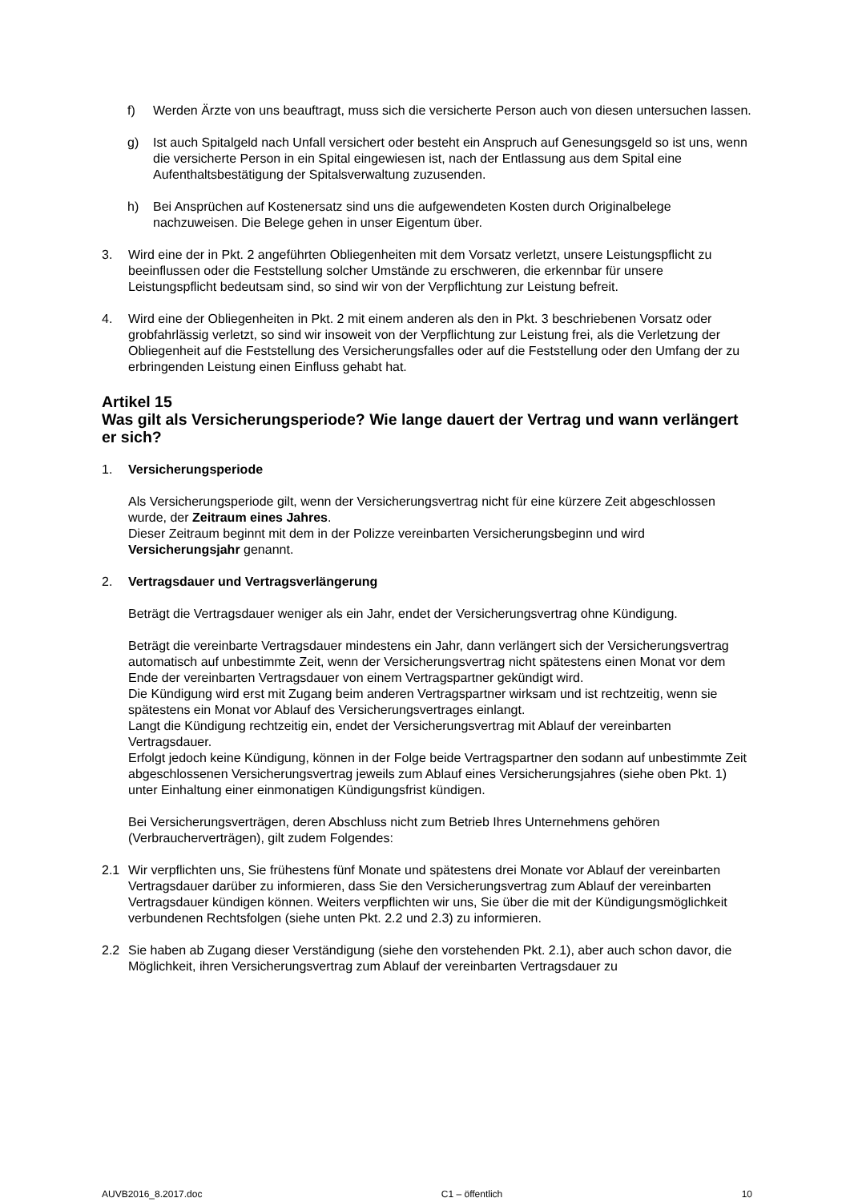f) Werden Ärzte von uns beauftragt, muss sich die versicherte Person auch von diesen untersuchen lassen.
g) Ist auch Spitalgeld nach Unfall versichert oder besteht ein Anspruch auf Genesungsgeld so ist uns, wenn die versicherte Person in ein Spital eingewiesen ist, nach der Entlassung aus dem Spital eine Aufenthaltsbestätigung der Spitalsverwaltung zuzusenden.
h) Bei Ansprüchen auf Kostenersatz sind uns die aufgewendeten Kosten durch Originalbelege nachzuweisen. Die Belege gehen in unser Eigentum über.
3. Wird eine der in Pkt. 2 angeführten Obliegenheiten mit dem Vorsatz verletzt, unsere Leistungspflicht zu beeinflussen oder die Feststellung solcher Umstände zu erschweren, die erkennbar für unsere Leistungspflicht bedeutsam sind, so sind wir von der Verpflichtung zur Leistung befreit.
4. Wird eine der Obliegenheiten in Pkt. 2 mit einem anderen als den in Pkt. 3 beschriebenen Vorsatz oder grobfahrlässig verletzt, so sind wir insoweit von der Verpflichtung zur Leistung frei, als die Verletzung der Obliegenheit auf die Feststellung des Versicherungsfalles oder auf die Feststellung oder den Umfang der zu erbringenden Leistung einen Einfluss gehabt hat.
Artikel 15
Was gilt als Versicherungsperiode? Wie lange dauert der Vertrag und wann verlängert er sich?
1. Versicherungsperiode
Als Versicherungsperiode gilt, wenn der Versicherungsvertrag nicht für eine kürzere Zeit abgeschlossen wurde, der Zeitraum eines Jahres.
Dieser Zeitraum beginnt mit dem in der Polizze vereinbarten Versicherungsbeginn und wird Versicherungsjahr genannt.
2. Vertragsdauer und Vertragsverlängerung
Beträgt die Vertragsdauer weniger als ein Jahr, endet der Versicherungsvertrag ohne Kündigung.
Beträgt die vereinbarte Vertragsdauer mindestens ein Jahr, dann verlängert sich der Versicherungsvertrag automatisch auf unbestimmte Zeit, wenn der Versicherungsvertrag nicht spätestens einen Monat vor dem Ende der vereinbarten Vertragsdauer von einem Vertragspartner gekündigt wird.
Die Kündigung wird erst mit Zugang beim anderen Vertragspartner wirksam und ist rechtzeitig, wenn sie spätestens ein Monat vor Ablauf des Versicherungsvertrages einlangt.
Langt die Kündigung rechtzeitig ein, endet der Versicherungsvertrag mit Ablauf der vereinbarten Vertragsdauer.
Erfolgt jedoch keine Kündigung, können in der Folge beide Vertragspartner den sodann auf unbestimmte Zeit abgeschlossenen Versicherungsvertrag jeweils zum Ablauf eines Versicherungsjahres (siehe oben Pkt. 1) unter Einhaltung einer einmonatigen Kündigungsfrist kündigen.
Bei Versicherungsverträgen, deren Abschluss nicht zum Betrieb Ihres Unternehmens gehören (Verbraucherverträgen), gilt zudem Folgendes:
2.1 Wir verpflichten uns, Sie frühestens fünf Monate und spätestens drei Monate vor Ablauf der vereinbarten Vertragsdauer darüber zu informieren, dass Sie den Versicherungsvertrag zum Ablauf der vereinbarten Vertragsdauer kündigen können. Weiters verpflichten wir uns, Sie über die mit der Kündigungsmöglichkeit verbundenen Rechtsfolgen (siehe unten Pkt. 2.2 und 2.3) zu informieren.
2.2 Sie haben ab Zugang dieser Verständigung (siehe den vorstehenden Pkt. 2.1), aber auch schon davor, die Möglichkeit, ihren Versicherungsvertrag zum Ablauf der vereinbarten Vertragsdauer zu
AUVB2016_8.2017.doc C1 – öffentlich 10